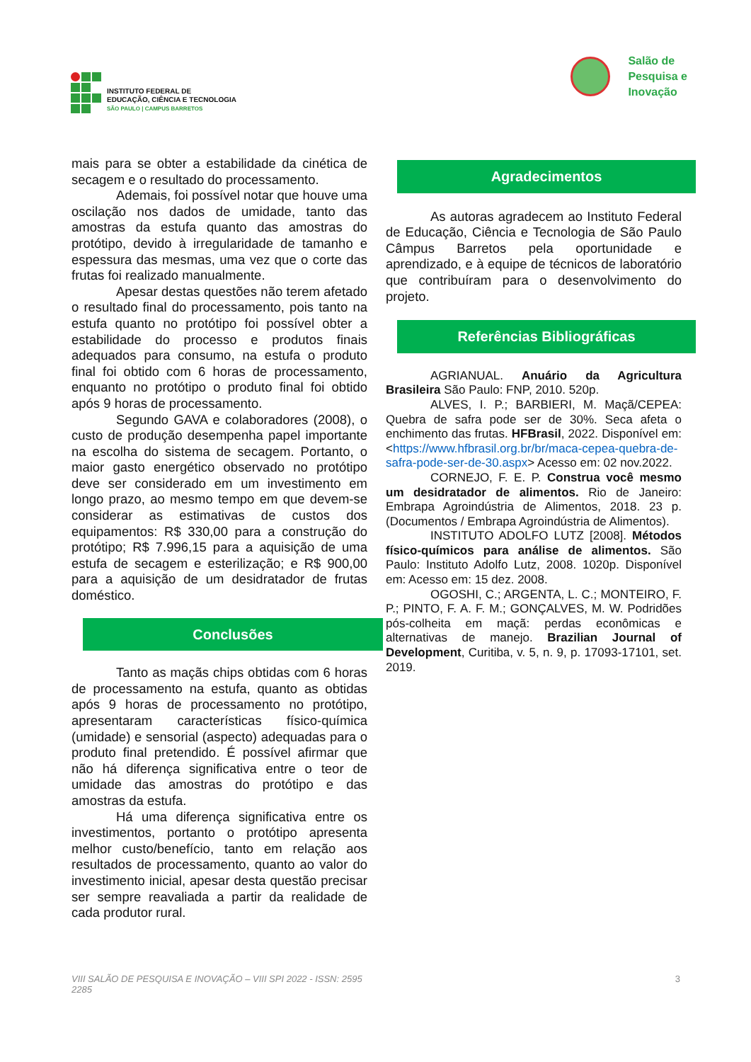INSTITUTO FEDERAL DE
EDUCAÇÃO, CIÊNCIA E TECNOLOGIA
SÃO PAULO | CAMPUS BARRETOS
Salão de
Pesquisa e
Inovação
mais para se obter a estabilidade da cinética de secagem e o resultado do processamento.
Ademais, foi possível notar que houve uma oscilação nos dados de umidade, tanto das amostras da estufa quanto das amostras do protótipo, devido à irregularidade de tamanho e espessura das mesmas, uma vez que o corte das frutas foi realizado manualmente.
Apesar destas questões não terem afetado o resultado final do processamento, pois tanto na estufa quanto no protótipo foi possível obter a estabilidade do processo e produtos finais adequados para consumo, na estufa o produto final foi obtido com 6 horas de processamento, enquanto no protótipo o produto final foi obtido após 9 horas de processamento.
Segundo GAVA e colaboradores (2008), o custo de produção desempenha papel importante na escolha do sistema de secagem. Portanto, o maior gasto energético observado no protótipo deve ser considerado em um investimento em longo prazo, ao mesmo tempo em que devem-se considerar as estimativas de custos dos equipamentos: R$ 330,00 para a construção do protótipo; R$ 7.996,15 para a aquisição de uma estufa de secagem e esterilização; e R$ 900,00 para a aquisição de um desidratador de frutas doméstico.
Conclusões
Tanto as maçãs chips obtidas com 6 horas de processamento na estufa, quanto as obtidas após 9 horas de processamento no protótipo, apresentaram características físico-química (umidade) e sensorial (aspecto) adequadas para o produto final pretendido. É possível afirmar que não há diferença significativa entre o teor de umidade das amostras do protótipo e das amostras da estufa.
Há uma diferença significativa entre os investimentos, portanto o protótipo apresenta melhor custo/benefício, tanto em relação aos resultados de processamento, quanto ao valor do investimento inicial, apesar desta questão precisar ser sempre reavaliada a partir da realidade de cada produtor rural.
Agradecimentos
As autoras agradecem ao Instituto Federal de Educação, Ciência e Tecnologia de São Paulo Câmpus Barretos pela oportunidade e aprendizado, e à equipe de técnicos de laboratório que contribuíram para o desenvolvimento do projeto.
Referências Bibliográficas
AGRIANUAL. Anuário da Agricultura Brasileira São Paulo: FNP, 2010. 520p.
ALVES, I. P.; BARBIERI, M. Maçã/CEPEA: Quebra de safra pode ser de 30%. Seca afeta o enchimento das frutas. HFBrasil, 2022. Disponível em: <https://www.hfbrasil.org.br/br/maca-cepea-quebra-de-safra-pode-ser-de-30.aspx> Acesso em: 02 nov.2022.
CORNEJO, F. E. P. Construa você mesmo um desidratador de alimentos. Rio de Janeiro: Embrapa Agroindústria de Alimentos, 2018. 23 p. (Documentos / Embrapa Agroindústria de Alimentos).
INSTITUTO ADOLFO LUTZ [2008]. Métodos físico-químicos para análise de alimentos. São Paulo: Instituto Adolfo Lutz, 2008. 1020p. Disponível em: Acesso em: 15 dez. 2008.
OGOSHI, C.; ARGENTA, L. C.; MONTEIRO, F. P.; PINTO, F. A. F. M.; GONÇALVES, M. W. Podridões pós-colheita em maçã: perdas econômicas e alternativas de manejo. Brazilian Journal of Development, Curitiba, v. 5, n. 9, p. 17093-17101, set. 2019.
VIII SALÃO DE PESQUISA E INOVAÇÃO – VIII SPI 2022 - ISSN: 2595
2285
3